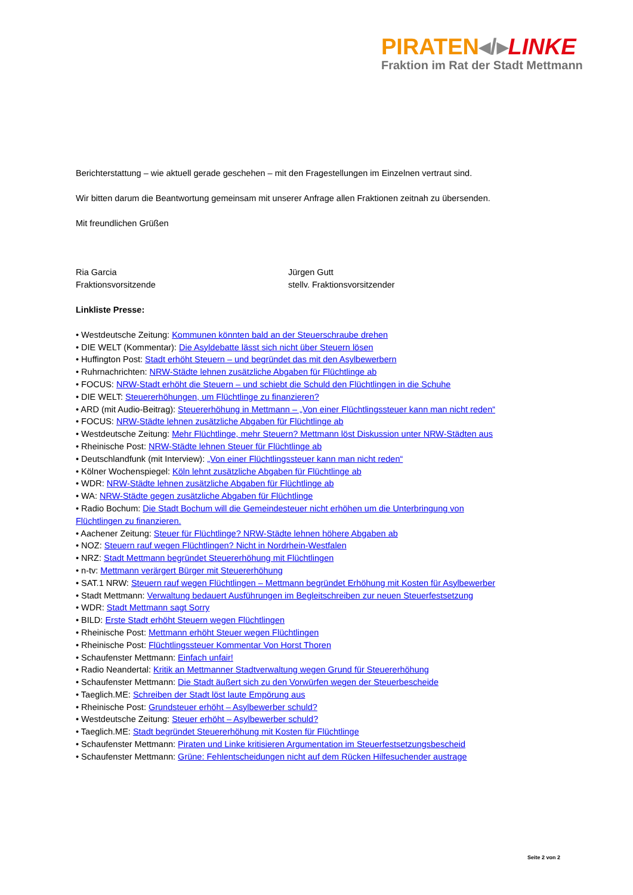PIRATEN◂/▸LINKE
Fraktion im Rat der Stadt Mettmann
Berichterstattung – wie aktuell gerade geschehen – mit den Fragestellungen im Einzelnen vertraut sind.
Wir bitten darum die Beantwortung gemeinsam mit unserer Anfrage allen Fraktionen zeitnah zu übersenden.
Mit freundlichen Grüßen
Ria Garcia
Fraktionsvorsitzende
Jürgen Gutt
stellv. Fraktionsvorsitzender
Linkliste Presse:
• Westdeutsche Zeitung: Kommunen könnten bald an der Steuerschraube drehen
• DIE WELT (Kommentar): Die Asyldebatte lässt sich nicht über Steuern lösen
• Huffington Post: Stadt erhöht Steuern – und begründet das mit den Asylbewerbern
• Ruhrnachrichten: NRW-Städte lehnen zusätzliche Abgaben für Flüchtlinge ab
• FOCUS: NRW-Stadt erhöht die Steuern – und schiebt die Schuld den Flüchtlingen in die Schuhe
• DIE WELT: Steuererhöhungen, um Flüchtlinge zu finanzieren?
• ARD (mit Audio-Beitrag): Steuererhöhung in Mettmann – „Von einer Flüchtlingssteuer kann man nicht reden“
• FOCUS: NRW-Städte lehnen zusätzliche Abgaben für Flüchtlinge ab
• Westdeutsche Zeitung: Mehr Flüchtlinge, mehr Steuern? Mettmann löst Diskussion unter NRW-Städten aus
• Rheinische Post: NRW-Städte lehnen Steuer für Flüchtlinge ab
• Deutschlandfunk (mit Interview): „Von einer Flüchtlingssteuer kann man nicht reden“
• Kölner Wochenspiegel: Köln lehnt zusätzliche Abgaben für Flüchtlinge ab
• WDR: NRW-Städte lehnen zusätzliche Abgaben für Flüchtlinge ab
• WA: NRW-Städte gegen zusätzliche Abgaben für Flüchtlinge
• Radio Bochum: Die Stadt Bochum will die Gemeindesteuer nicht erhöhen um die Unterbringung von Flüchtlingen zu finanzieren.
• Aachener Zeitung: Steuer für Flüchtlinge? NRW-Städte lehnen höhere Abgaben ab
• NOZ: Steuern rauf wegen Flüchtlingen? Nicht in Nordrhein-Westfalen
• NRZ: Stadt Mettmann begründet Steuererhöhung mit Flüchtlingen
• n-tv: Mettmann verärgert Bürger mit Steuererhöhung
• SAT.1 NRW: Steuern rauf wegen Flüchtlingen – Mettmann begründet Erhöhung mit Kosten für Asylbewerber
• Stadt Mettmann: Verwaltung bedauert Ausführungen im Begleitschreiben zur neuen Steuerfestsetzung
• WDR: Stadt Mettmann sagt Sorry
• BILD: Erste Stadt erhöht Steuern wegen Flüchtlingen
• Rheinische Post: Mettmann erhöht Steuer wegen Flüchtlingen
• Rheinische Post: Flüchtlingssteuer Kommentar Von Horst Thoren
• Schaufenster Mettmann: Einfach unfair!
• Radio Neandertal: Kritik an Mettmanner Stadtverwaltung wegen Grund für Steuererhöhung
• Schaufenster Mettmann: Die Stadt äußert sich zu den Vorwürfen wegen der Steuerbescheide
• Taeglich.ME: Schreiben der Stadt löst laute Empörung aus
• Rheinische Post: Grundsteuer erhöht – Asylbewerber schuld?
• Westdeutsche Zeitung: Steuer erhöht – Asylbewerber schuld?
• Taeglich.ME: Stadt begründet Steuererhöhung mit Kosten für Flüchtlinge
• Schaufenster Mettmann: Piraten und Linke kritisieren Argumentation im Steuerfestsetzungsbescheid
• Schaufenster Mettmann: Grüne: Fehlentscheidungen nicht auf dem Rücken Hilfesuchender austrage
Seite 2 von 2